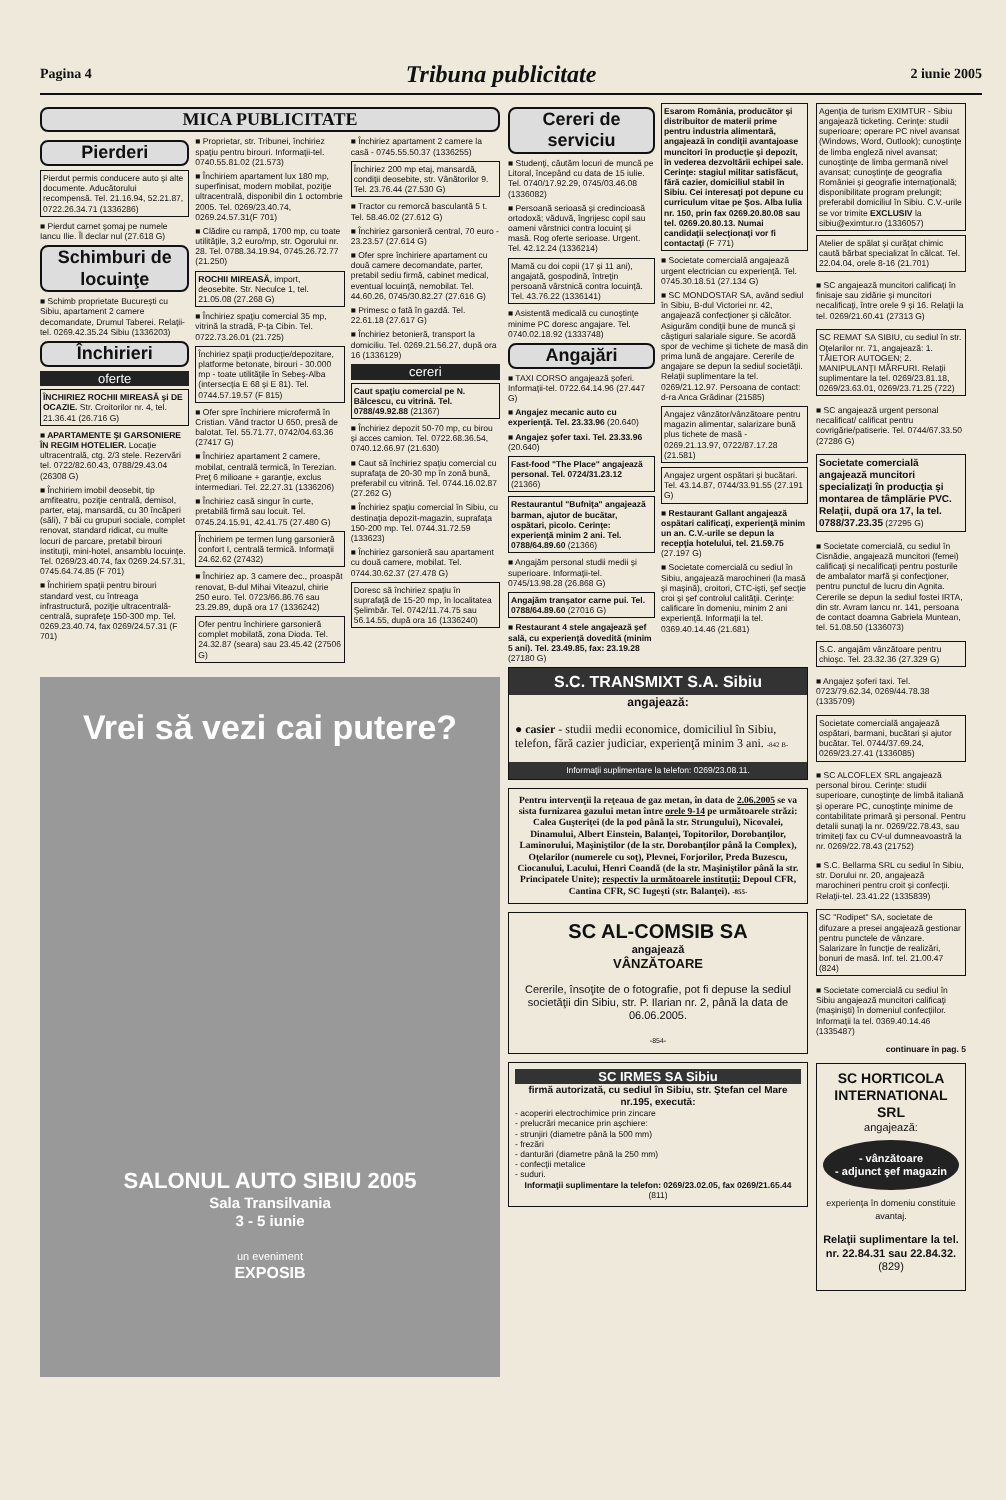Pagina 4 Tribuna publicitate 2 iunie 2005
MICA PUBLICITATE
Pierderi
Pierdut permis conducere auto şi alte documente. Aducătorului recompensă. Tel. 21.16.94, 52.21.87, 0722.26.34.71 (1336286)
■ Pierdut carnet şomaj pe numele Iancu Ilie. Îl declar nul (27.618 G)
Schimburi de locuinţe
■ Schimb proprietate Bucureşti cu Sibiu, apartament 2 camere decomandate, Drumul Taberei. Relaţii-tel. 0269.42.35.24 Sibiu (1336203)
Închirieri
oferte
ÎNCHIRIEZ ROCHII MIREASĂ şi DE OCAZIE. Str. Croitorilor nr. 4, tel. 21.36.41 (26.716 G)
■ APARTAMENTE ŞI GARSONIERE ÎN REGIM HOTELIER. Locaţie ultracentrală, ctg. 2/3 stele. Rezervări tel. 0722/82.60.43, 0788/29.43.04 (26308 G)
■ Închiriem imobil deosebit, tip amfiteatru, poziţie centrală, demisol, parter, etaj, mansardă, cu 30 încăperi (săli), 7 băi cu grupuri sociale, complet renovat, standard ridicat, cu multe locuri de parcare, pretabil birouri instituţii, mini-hotel, ansamblu locuinţe. Tel. 0269/23.40.74, fax 0269.24.57.31, 0745.64.74.85 (F 701)
■ Închiriem spaţii pentru birouri standard vest, cu întreaga infrastructură, poziţie ultracentrală-centrală, suprafeţe 150-300 mp. Tel. 0269.23.40.74, fax 0269/24.57.31 (F 701)
■ Proprietar, str. Tribunei, închiriez spaţiu pentru birouri. Informaţii-tel. 0740.55.81.02 (21.573)
■ Închiriem apartament lux 180 mp, superfinisat, modern mobilat, poziţie ultracentrală, disponibil din 1 octombrie 2005. Tel. 0269/23.40.74, 0269.24.57.31(F 701)
■ Clădire cu rampă, 1700 mp, cu toate utilităţile, 3,2 euro/mp, str. Ogorului nr. 28. Tel. 0788.34.19.94, 0745.26.72.77 (21.250)
ROCHII MIREASĂ, import, deosebite. Str. Neculce 1, tel. 21.05.08 (27.268 G)
■ Închiriez spaţiu comercial 35 mp, vitrină la stradă, P-ţa Cibin. Tel. 0722.73.26.01 (21.725)
Închiriez spaţii producţie/depozitare, platforme betonate, birouri - 30.000 mp - toate utilităţile în Sebeş-Alba (intersecţia E 68 şi E 81). Tel. 0744.57.19.57 (F 815)
■ Ofer spre închiriere microfermă în Cristian. Vând tractor U 650, presă de balotat. Tel. 55.71.77, 0742/04.63.36 (27417 G)
■ Închiriez apartament 2 camere, mobilat, centrală termică, în Terezian. Preţ 6 milioane + garanţie, exclus intermediari. Tel. 22.27.31 (1336206)
■ Închiriez casă singur în curte, pretabilă firmă sau locuit. Tel. 0745.24.15.91, 42.41.75 (27.480 G)
Închiriem pe termen lung garsonieră confort I, centrală termică. Informaţii 24.62.62 (27432)
■ Închiriez ap. 3 camere dec., proaspăt renovat, B-dul Mihai Viteazul, chirie 250 euro. Tel. 0723/66.86.76 sau 23.29.89, după ora 17 (1336242)
Ofer pentru închiriere garsonieră complet mobilată, zona Dioda. Tel. 24.32.87 (seara) sau 23.45.42 (27506 G)
■ Închiriez apartament 2 camere la casă - 0745.55.50.37 (1336255)
Închiriez 200 mp etaj, mansardă, condiţii deosebite, str. Vânătorilor 9. Tel. 23.76.44 (27.530 G)
■ Tractor cu remorcă basculantă 5 t. Tel. 58.46.02 (27.612 G)
■ Închiriez garsonieră central, 70 euro - 23.23.57 (27.614 G)
■ Ofer spre închiriere apartament cu două camere decomandate, parter, pretabil sediu firmă, cabinet medical, eventual locuinţă, nemobilat. Tel. 44.60.26, 0745/30.82.27 (27.616 G)
■ Primesc o fată în gazdă. Tel. 22.61.18 (27.617 G)
■ Închiriez betonieră, transport la domiciliu. Tel. 0269.21.56.27, după ora 16 (1336129)
cereri
Caut spaţiu comercial pe N. Bălcescu, cu vitrină. Tel. 0788/49.92.88 (21367)
■ Închiriez depozit 50-70 mp, cu birou şi acces camion. Tel. 0722.68.36.54, 0740.12.66.97 (21.630)
■ Caut să închiriez spaţiu comercial cu suprafaţa de 20-30 mp în zonă bună, preferabil cu vitrină. Tel. 0744.16.02.87 (27.262 G)
■ Închiriez spaţiu comercial în Sibiu, cu destinaţia depozit-magazin, suprafaţa 150-200 mp. Tel. 0744.31.72.59 (133623)
■ Închiriez garsonieră sau apartament cu două camere, mobilat. Tel. 0744.30.62.37 (27.478 G)
Doresc să închiriez spaţiu în suprafaţă de 15-20 mp, în localitatea Şelimbăr. Tel. 0742/11.74.75 sau 56.14.55, după ora 16 (1336240)
Vrei să vezi cai putere?
SALONUL AUTO SIBIU 2005
Sala Transilvania
3 - 5 iunie
un eveniment
EXPOSIB
Cereri de serviciu
■ Studenţi, căutăm locuri de muncă pe Litoral, începând cu data de 15 iulie. Tel. 0740/17.92.29, 0745/03.46.08 (1336082)
■ Persoană serioasă şi credincioasă ortodoxă; văduvă, îngrijesc copil sau oameni vârstnici contra locuinţ şi masă. Rog oferte serioase. Urgent. Tel. 42.12.24 (1336214)
Mamă cu doi copii (17 şi 11 ani), angajată, gospodină, întreţin persoană vârstnică contra locuinţă. Tel. 43.76.22 (1336141)
■ Asistentă medicală cu cunoştinţe minime PC doresc angajare. Tel. 0740.02.18.92 (1333748)
Angajări
■ TAXI CORSO angajează şoferi. Informaţii-tel. 0722.64.14.96 (27.447 G)
■ Angajez mecanic auto cu experienţă. Tel. 23.33.96 (20.640)
■ Angajez şofer taxi. Tel. 23.33.96 (20.640)
Fast-food "The Place" angajează personal. Tel. 0724/31.23.12 (21366)
Restaurantul "Bufniţa" angajează barman, ajutor de bucătar, ospătari, picolo. Cerinţe: experienţă minim 2 ani. Tel. 0788/64.89.60 (21366)
■ Angajăm personal studii medii şi superioare. Informaţii-tel. 0745/13.98.28 (26.868 G)
Angajăm tranşator carne pui. Tel. 0788/64.89.60 (27016 G)
■ Restaurant 4 stele angajează şef sală, cu experienţă dovedită (minim 5 ani). Tel. 23.49.85, fax: 23.19.28 (27180 G)
Esarom România, producător şi distribuitor de materii prime pentru industria alimentară, angajează în condiţii avantajoase muncitori în producţie şi depozit, în vederea dezvoltării echipei sale. Cerinţe: stagiul militar satisfăcut, fără cazier, domiciliul stabil în Sibiu. Cei interesaţi pot depune cu curriculum vitae pe Şos. Alba Iulia nr. 150, prin fax 0269.20.80.08 sau tel. 0269.20.80.13. Numai candidaţii selecţionaţi vor fi contactaţi (F 771)
■ Societate comercială angajează urgent electrician cu experienţă. Tel. 0745.30.18.51 (27.134 G)
■ SC MONDOSTAR SA, având sediul în Sibiu, B-dul Victoriei nr. 42, angajează confecţioner şi călcător. Asigurăm condiţii bune de muncă şi câştiguri salariale sigure. Se acordă spor de vechime şi tichete de masă din prima lună de angajare. Cererile de angajare se depun la sediul societăţii. Relaţii suplimentare la tel. 0269/21.12.97. Persoana de contact: d-ra Anca Grădinar (21585)
Angajez vânzător/vânzătoare pentru magazin alimentar, salarizare bună plus tichete de masă - 0269.21.13.97, 0722/87.17.28 (21.581)
Angajez urgent ospătari şi bucătari. Tel. 43.14.87, 0744/33.91.55 (27.191 G)
■ Restaurant Gallant angajează ospătari calificaţi, experienţă minim un an. C.V.-urile se depun la recepţia hotelului, tel. 21.59.75 (27.197 G)
■ Societate comercială cu sediul în Sibiu, angajează marochineri (la masă şi maşină), croitori, CTC-işti, şef secţie croi şi şef controlul calităţii. Cerinţe: calificare în domeniu, minim 2 ani experienţă. Informaţii la tel. 0369.40.14.46 (21.681)
S.C. TRANSMIXT S.A. Sibiu
angajează:
● casier - studii medii economice, domiciliul în Sibiu, telefon, fără cazier judiciar, experienţă minim 3 ani. -842 B-
Informaţii suplimentare la telefon: 0269/23.08.11.
Pentru intervenţii la reţeaua de gaz metan, în data de 2.06.2005 se va sista furnizarea gazului metan între orele 9-14 pe următoarele străzi: Calea Guşteriţei (de la pod până la str. Strungului), Nicovalei, Dinamului, Albert Einstein, Balanţei, Topitorilor, Dorobanţilor, Laminorului, Maşiniştilor (de la str. Dorobanţilor până la Complex), Oţelarilor (numerele cu soţ), Plevnei, Forjorilor, Preda Buzescu, Ciocanului, Lacului, Henri Coandă (de la str. Maşiniştilor până la str. Principatele Unite); respectiv la următoarele instituţii: Depoul CFR, Cantina CFR, SC Iugeşti (str. Balanţei). -855-
SC AL-COMSIB SA
angajează
VÂNZĂTOARE
Cererile, însoţite de o fotografie, pot fi depuse la sediul societăţii din Sibiu, str. P. Ilarian nr. 2, până la data de 06.06.2005.
-854-
SC IRMES SA Sibiu
firmă autorizată, cu sediul în Sibiu, str. Ştefan cel Mare nr.195, execută:
- acoperiri electrochimice prin zincare
- prelucrări mecanice prin aşchiere:
- strunjiri (diametre până la 500 mm)
- frezări
- danturări (diametre până la 250 mm)
- confecţii metalice
- suduri.
Informaţii suplimentare la telefon: 0269/23.02.05, fax 0269/21.65.44 (811)
Agenţia de turism EXIMTUR - Sibiu angajează ticketing. Cerinţe: studii superioare; operare PC nivel avansat (Windows, Word, Outlook); cunoştinţe de limba engleză nivel avansat; cunoştinţe de limba germană nivel avansat; cunoştinţe de geografia României şi geografie internaţională; disponibilitate program prelungit; preferabil domiciliul în Sibiu. C.V.-urile se vor trimite EXCLUSIV la sibiu@eximtur.ro (1336057)
Atelier de spălat şi curăţat chimic caută bărbat specializat în călcat. Tel. 22.04.04, orele 8-16 (21.701)
■ SC angajează muncitori calificaţi în finisaje sau zidărie şi muncitori necalificaţi, între orele 9 şi 16. Relaţii la tel. 0269/21.60.41 (27313 G)
SC REMAT SA SIBIU, cu sediul în str. Oţelarilor nr. 71, angajează: 1. TĂIETOR AUTOGEN; 2. MANIPULANŢI MĂRFURI. Relaţii suplimentare la tel. 0269/23.81.18, 0269/23.63.01, 0269/23.71.25 (722)
■ SC angajează urgent personal necalificat/ calificat pentru covrigărie/patiserie. Tel. 0744/67.33.50 (27286 G)
Societate comercială angajează muncitori specializaţi în producţia şi montarea de tâmplărie PVC. Relaţii, după ora 17, la tel. 0788/37.23.35 (27295 G)
■ Societate comercială, cu sediul în Cisnădie, angajează muncitori (femei) calificaţi şi necalificaţi pentru posturile de ambalator marfă şi confecţioner, pentru punctul de lucru din Agnita. Cererile se depun la sediul fostei IRTA, din str. Avram Iancu nr. 141, persoana de contact doamna Gabriela Muntean, tel. 51.08.50 (1336073)
S.C. angajăm vânzătoare pentru chioşc. Tel. 23.32.36 (27.329 G)
■ Angajez şoferi taxi. Tel. 0723/79.62.34, 0269/44.78.38 (1335709)
Societate comercială angajează ospătari, barmani, bucătari şi ajutor bucătar. Tel. 0744/37.69.24, 0269/23.27.41 (1336085)
■ SC ALCOFLEX SRL angajează personal birou. Cerinţe: studii superioare, cunoştinţe de limbă italiană şi operare PC, cunoştinţe minime de contabilitate primară şi personal. Pentru detalii sunaţi la nr. 0269/22.78.43, sau trimiteţi fax cu CV-ul dumneavoastră la nr. 0269/22.78.43 (21752)
■ S.C. Bellarma SRL cu sediul în Sibiu, str. Dorului nr. 20, angajează marochineri pentru croit şi confecţii. Relaţii-tel. 23.41.22 (1335839)
SC "Rodipet" SA, societate de difuzare a presei angajează gestionar pentru punctele de vânzare. Salarizare în funcţie de realizări, bonuri de masă. Inf. tel. 21.00.47 (824)
■ Societate comercială cu sediul în Sibiu angajează muncitori calificaţi (maşinişti) în domeniul confecţiilor. Informaţii la tel. 0369.40.14.46 (1335487)
continuare în pag. 5
SC HORTICOLA INTERNATIONAL SRL
angajează:
- vânzătoare
- adjunct şef magazin
experienţa în domeniu constituie avantaj.
Relaţii suplimentare la tel. nr. 22.84.31 sau 22.84.32. (829)